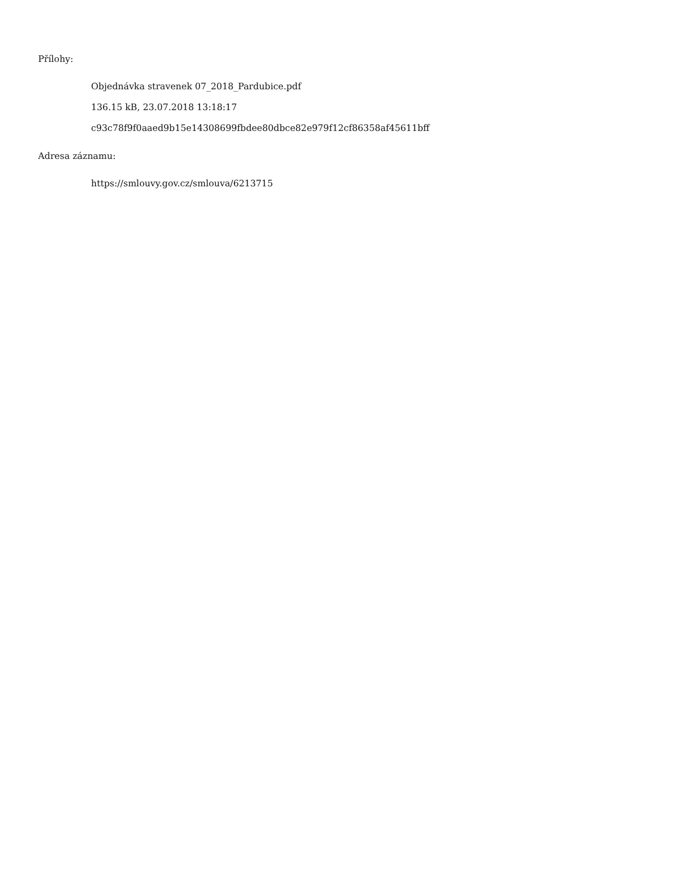Přílohy:
Objednávka stravenek 07_2018_Pardubice.pdf
136.15 kB, 23.07.2018 13:18:17
c93c78f9f0aaed9b15e14308699fbdee80dbce82e979f12cf86358af45611bff
Adresa záznamu:
https://smlouvy.gov.cz/smlouva/6213715